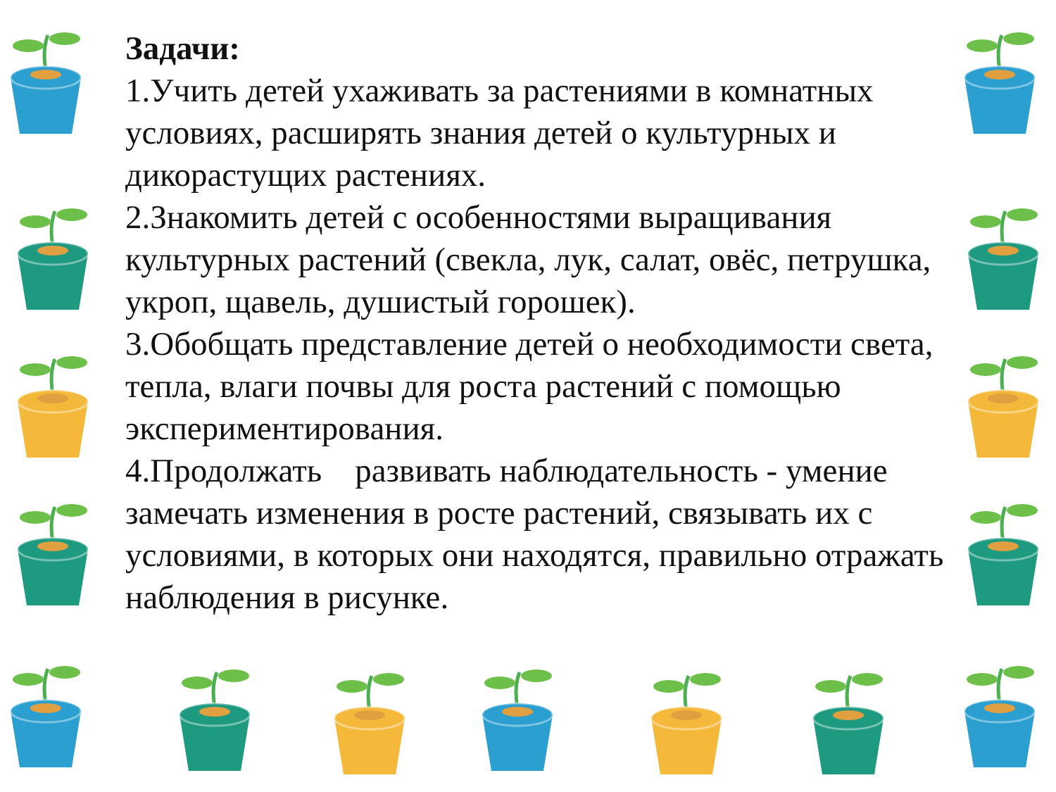Задачи:
1.Учить детей ухаживать за растениями в комнатных условиях, расширять знания детей о культурных и дикорастущих растениях.
2.Знакомить детей с особенностями выращивания культурных растений (свекла, лук, салат, овёс, петрушка, укроп, щавель, душистый горошек).
3.Обобщать представление детей о необходимости света, тепла, влаги почвы для роста растений с помощью экспериментирования.
4.Продолжать развивать наблюдательность - умение замечать изменения в росте растений, связывать их с условиями, в которых они находятся, правильно отражать наблюдения в рисунке.